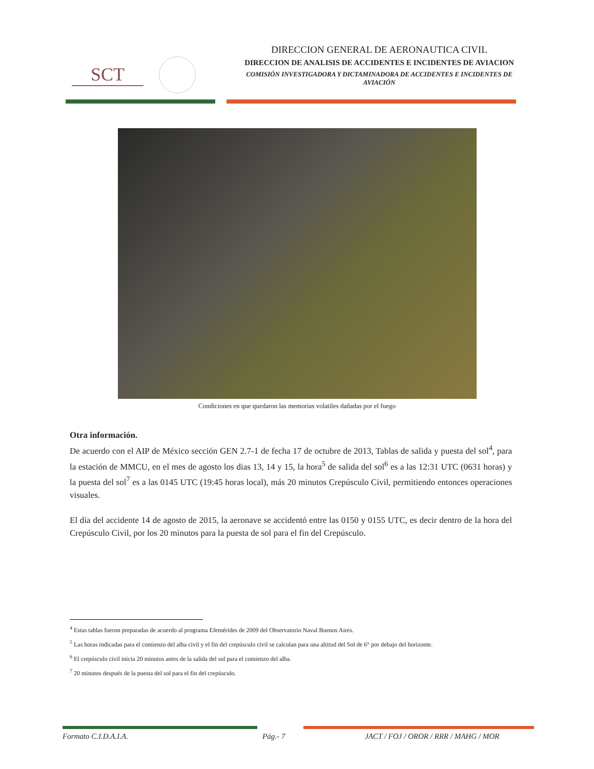SCT
DIRECCION GENERAL DE AERONAUTICA CIVIL
DIRECCION DE ANALISIS DE ACCIDENTES E INCIDENTES DE AVIACION
COMISIÓN INVESTIGADORA Y DICTAMINADORA DE ACCIDENTES E INCIDENTES DE AVIACIÓN
Condiciones en que quedaron las memorias volatiles dañadas por el fuego
Otra información.
De acuerdo con el AIP de México sección GEN 2.7-1 de fecha 17 de octubre de 2013, Tablas de salida y puesta del sol<sup>4</sup>, para la estación de MMCU, en el mes de agosto los dias 13, 14 y 15, la hora<sup>5</sup> de salida del sol<sup>6</sup> es a las 12:31 UTC (0631 horas) y la puesta del sol<sup>7</sup> es a las 0145 UTC (19:45 horas local), más 20 minutos Crepúsculo Civil, permitiendo entonces operaciones visuales.
El día del accidente 14 de agosto de 2015, la aeronave se accidentó entre las 0150 y 0155 UTC, es decir dentro de la hora del Crepúsculo Civil, por los 20 minutos para la puesta de sol para el fin del Crepúsculo.
<sup>4</sup> Estas tablas fueron preparadas de acuerdo al programa Efemérides de 2009 del Observatorio Naval Buenos Aires.
<sup>5</sup> Las horas indicadas para el comienzo del alba civil y el fin del crepúsculo civil se calculan para una altitud del Sol de 6° por debajo del horizonte.
<sup>6</sup> El crepúsculo civil inicia 20 minutos antes de la salida del sol para el comienzo del alba.
<sup>7</sup> 20 minutos después de la puesta del sol para el fin del crepúsculo.
Formato C.I.D.A.I.A. Pág.- 7 JACT / FOJ / OROR / RRR / MAHG / MOR